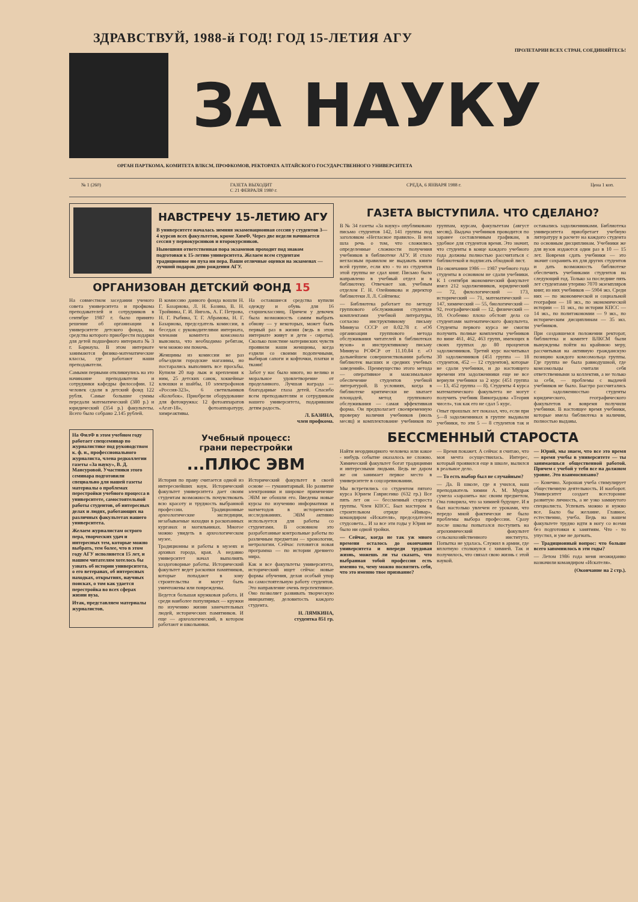ЗДРАВСТВУЙ, 1988-й ГОД! ГОД 15-ЛЕТИЯ АГУ
ПРОЛЕТАРИИ ВСЕХ СТРАН, СОЕДИНЯЙТЕСЬ!
ЗА НАУКУ
ОРГАН ПАРТКОМА, КОМИТЕТА ВЛКСМ, ПРОФКОМОВ, РЕКТОРАТА АЛТАЙСКОГО ГОСУДАРСТВЕННОГО УНИВЕРСИТЕТА
№ 1 (260) ГАЗЕТА ВЫХОДИТ
С 21 ФЕВРАЛЯ 1980 г. СРЕДА, 6 ЯНВАРЯ 1988 г. Цена 1 коп.
НАВСТРЕЧУ 15-ЛЕТИЮ АГУ
В университете началась зимняя экзаменационная сессия у студентов 3—4 курсов всех факультетов, кроме ХимФ. Через две недели начинается сессия у первокурсников и второкурсников.
Нынешняя ответственная пора экзаменов проходит под знаком подготовки к 15-летию университета. Желаем всем студентам традиционное ни пуха ни пера. Ваши отличные оценки на экзаменах — лучший подарок дню рождения АГУ.
ОРГАНИЗОВАН ДЕТСКИЙ ФОНД 15
На совместном заседании ученого совета университета и профкома преподавателей и сотрудников в сентябре 1987 г. было принято решение об организации в университете детского фонда, на средства которого приобрести подарки для детей подшефного интерната № 3 г. Барнаула. В этом интернате занимаются физико-математические классы, где работают наши преподаватели.
Самыми первыми откликнулись на это начинание преподаватели и сотрудники кафедры философии. 12 человек сдали в детский фонд 122 рубля. Самые большие суммы передали математический (380 р.) и юридический (354 р.) факультеты. Всего было собрано 2.145 рублей.
В комиссию данного фонда вошли Н. Г. Базарнова, Л. Н. Базина, В. Н. Тройнина, Г. И. Янголь, А. Г. Петрова, Н. Г. Рыбина, Т. Г. Абрамова, Н. Г. Базарнова, председатель комиссии, в беседах с руководителями интерната, членами комитета комсомола выяснила, что необходимо ребятам, чем можно им помочь.
Женщины из комиссии не раз объездили городские магазины, но постарались выполнить все просьбы. Купили 20 пар лыж и крепления к ним, 25 детских санок, хоккейные клюшки и шайбы, 10 электрофонов «Россия-323», 6 светильников «Колобок». Приобрели оборудование для фотокружка: 12 фотоаппаратов «Агат-18», фотоаппаратуру, химреактивы.
На оставшиеся средства купили одежду и обувь для 16 старшеклассниц. Причем у девочек была возможность самим выбрать обнову — у некоторых, может быть первый раз в жизни (ведь в этом интернате живут и дети - сироты). Сколько поистине материнских чувств проявили наши женщины, когда ездили со своими подопечными, выбирая сапоги и кофточки, платки и ткани!
Забот у нас было много, но велико и моральное удовлетворение от проделанного. Лучшая награда — благодарные глаза детей. Спасибо всем преподавателям и сотрудникам нашего университета, подарившим детям радость.
Л. БАЗИНА,
член профкома.
На ФилФ в этом учебном году работает спецсеминар по журналистике под руководством к. ф. н., профессионального журналиста, члена редколлегии газеты «За науку», В. Д. Мансуровой. Участники этого семинара подготовили специально для нашей газеты материалы о проблемах перестройки учебного процесса в университете, самостоятельной работы студентов, об интересных делах и людях, работающих на различных факультетах нашего университета.
Желаем журналистам острого пера, творческих удач и интересных тем, которые можно выбрать, тем более, что в этом году АГУ исполняется 15 лет, и нашим читателям хотелось бы узнать об истории университета, о его ветеранах, об интересных находках, открытиях, научных поисках, о том как удается перестройка во всех сферах жизни вуза.
Итак, представляем материалы журналистов.
Учебный процесс:
грани перестройки
...ПЛЮС ЭВМ
История по праву считается одной из интереснейших наук. Исторический факультет университета дает своим студентам возможность почувствовать всю красоту и трудность выбранной профессии. Традиционные археологические экспедиции, незабываемые находки в раскопанных курганах и могильниках. Многое можно увидеть в археологическом музее.
Традиционны и работы в музеях и архивах города, края. А недавно университет начал выполнять хоздоговорные работы. Исторический факультет ведет раскопки памятников, которые попадают в зону строительства и могут быть уничтожены или повреждены.
Ведется большая кружковая работа. И среди наиболее популярных — кружки по изучению жизни замечательных людей, исторических памятников. И еще — археологический, в котором работают и школьники.
Исторический факультет в своей основе — гуманитарный. Но развитие электроники и широкое применение ЭВМ не обошли его. Введены новые курсы по изучению информатики и матметодов в исторических исследованиях. ЭВМ активно используется для работы со студентами. В основном это разработанные контрольные работы по различным предметам — хронологии, метрологии. Сейчас готовится новая программа — по истории древнего мира.
Как и все факультеты университета, исторический ищет сейчас новые формы обучения, делая особый упор на самостоятельную работу студентов. Это направление очень перспективное. Оно позволяет развивать творческую инициативу, деловитость каждого студента.
Н. ЛЯМКИНА,
студентка 851 гр.
ГАЗЕТА ВЫСТУПИЛА. ЧТО СДЕЛАНО?
В № 34 газеты «За науку» опубликовано письмо студентов 142, 141 группы под заголовком «Негласное правило». В нем шла речь о том, что сложились определенные сложности получения учебников в библиотеке АГУ. И стало негласным правилом не выдавать книги всей группе, если кто - то из студентов этой группы не сдал книг. Письмо было направлено в учебный отдел и в библиотеку. Отвечают зав. учебным отделом Г. Н. Олейникова и директор библиотеки Л. Л. Сойтнева:
— Библиотека работает по методу группового обслуживания студентов комплектами учебной литературы, согласно инструктивному письму Минвуза СССР от 8.02.78 г. «Об организации группового метода обслуживания читателей в библиотеках вузов» и инструктивному письму Минвуза РСФСР от 11.10.84 г. «О дальнейшем совершенствовании работы библиотек высших и средних учебных заведений». Преимущество этого метода — оперативное и максимальное обеспечение студентов учебной литературой. В условиях, когда в библиотеке критически не хватает площадей, метод группового обслуживания — самая эффективная форма. Он предполагает своевременную проверку наличия учебников (июль месяц) и комплектование учебников по группам, курсам, факультетам (август месяц). Выдача учебников проводится по заранее составленным графикам, в удобное для студентов время. Это значит, что студенты в конце каждого учебного года должны полностью рассчитаться с библиотекой и подписать обходной лист.
По окончании 1986 — 1987 учебного года студенты в основном не сдали учебники. К 1 сентября экономический факультет имел 212 задолженников, юридический — 72, филологический — 173, исторический — 71, математический — 147, химический — 55, биологический — 92, географический — 12, физический — 10. Особенно плохо обстоят дела со студентами математического факультета. Студенты первого курса не смогли получить полные комплекты учебников по вине 461, 462, 463 групп, имеющих в своих группах до 80 процентов задолженников. Третий курс насчитывал 30 задолженников (451 группа — 18 студентов, 452 — 12 студентов), которые не сдали учебники, и до настоящего времени эти задолженники еще не все вернули учебники за 2 курс (451 группа — 13, 452 группа — 8). Студенты 4 курса математического факультета не могут получить учебник Виноградова «Теория чисел», так как его не сдал 5 курс.
Опыт прошлых лет показал, что, если при 5—8 задолженниках в группе выдавали учебники, то эти 5 — 8 студентов так и оставались задолженниками. Библиотека университета приобретает учебную литературу в расчете на каждого студента по основным дисциплинам. Учебники же для вузов издаются один раз в 10 — 15 лет. Вовремя сдать учебники — это значит сохранить их для других студентов и дать возможность библиотеке обеспечить учебниками студентов на следующий год. Только за последние пять лет студентами утеряно 7070 экземпляров книг, из них учебников — 5904 экз. Среди них — по экономической и социальной географии — 18 экз., по экономической истории — 11 экз., по истории КПСС — 14 экз., по политэкономии — 9 экз., по историческим дисциплинам — 35 экз. учебников.
При создавшемся положении ректорат, библиотека и комитет ВЛКСМ были вынуждены пойти на крайнюю меру, рассчитывая на активную гражданскую позицию каждого комсомольца группы. Где группа не была равнодушной, где комсомольцы считали себя ответственными за коллектив, а не только за себя, — проблемы с выдачей учебников не было. Быстро рассчитались с задолженностью студенты юридического, географического факультетов и вовремя получили учебники. В настоящее время учебники, которые имела библиотека в наличии, полностью выданы.
БЕССМЕННЫЙ СТАРОСТА
Найти неординарного человека или какое - нибудь событие оказалось не сложно. Химический факультет богат традициями и интересными людьми. Ведь не даром же он занимает первое место в университете в соцсоревновании.
Мы встретились со студентом пятого курса Юрием Гаврисенко (632 гр.) Все пять лет он — бессменный староста группы. Член КПСС. Был мастером в строительном отряде «Инвар», командиром «Искателя», председателем студсовета... И за все эти годы у Юрия не было ни одной тройки.
— Сейчас, когда не так уж много времени осталось до окончания университета и впереди трудовая жизнь, можешь ли ты сказать, что выбранная тобой профессия есть именно то, чему можно посвятить себя, что это именно твое призвание?
— Время покажет. А сейчас я считаю, что моя мечта осуществилась. Интерес, который проявился еще в школе, вылился в реальное дело.
— То есть выбор был не случайным?
— Да. В школе, где я учился, наш преподаватель химии А. М. Мудрак сумела «заразить» нас своим предметом. Она говорила, что за химией будущее. И я был настолько увлечен ее уроками, что передо мной фактически не было проблемы выбора профессии. Сразу после школы попытался поступить на агрохимический факультет сельскохозяйственного института. Попытка не удалась. Служил в армии, где вплотную столкнулся с химией. Так и получилось, что связал свою жизнь с этой наукой.
— Юрий, мы знаем, что все это время — время учебы в университете — ты занимаешься общественной работой. Причем с учебой у тебя все на должном уровне. Это взаимосвязано?
— Конечно. Хорошая учеба стимулирует общественную деятельность. И наоборот. Университет создает всесторонне развитую личность, а не узко замкнутого специалиста. Успевать можно и нужно все. Было бы желание. Главное, естественно, учеба. Ведь на нашем факультете трудно идти в ногу со всеми без подготовки к занятиям. Что - то упустил, и уже не догнать.
— Традиционный вопрос: что больше всего запомнилось в эти годы?
— Летом 1986 года меня неожиданно назначили командиром «Искателя».
(Окончание на 2 стр.).